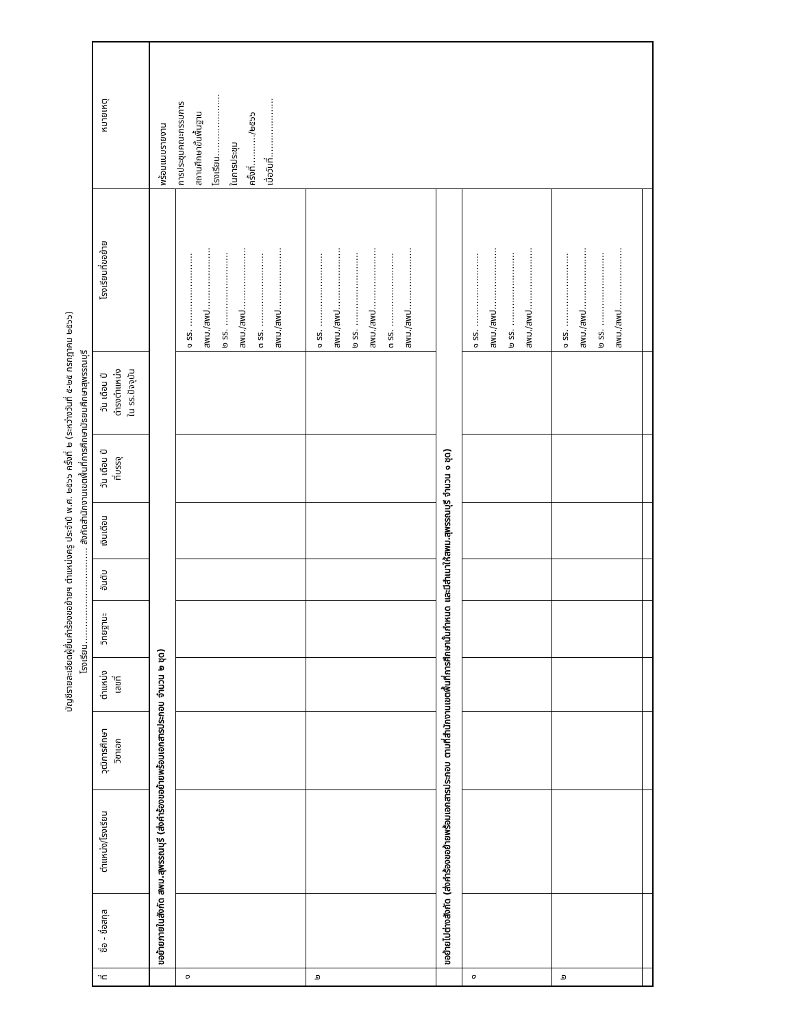บัญชีรายละเอียดผู้ยื่นคำร้องขอย้ายฯ ตำแหน่งครู ประจำปี พ.ศ. ๒๕๖๖ ครั้งที่ ๒ (ระหว่างวันที่ ๕-๒๕ กรกฎาคม ๒๕๖๖)
โรงเรียน.................................. สังกัดสำนักงานเขตพื้นที่การศึกษามัธยมศึกษาสุพรรณบุรี
| ที่ | ชื่อ - ชื่อสกุล | ตำแหน่ง/โรงเรียน | วุฒิการศึกษา วิชาเอก | ตำแหน่ง เลขที่ | วิทยฐานะ | อันดับ | เงินเดือน | วัน เดือน ปี ที่บรรจุ | วัน เดือน ปี ดำรงตำแหน่ง ใน รร.ปัจจุบัน | โรงเรียนที่ขอย้าย | หมายเหตุ |
| --- | --- | --- | --- | --- | --- | --- | --- | --- | --- | --- | --- |
| | ขอย้ายภายในสังกัด สพม.สุพรรณบุรี (ส่งคำร้องขอย้ายพร้อมเอกสารประกอบ จำนวน ๒ ชุด) | | | | | | | | | | พร้อมแนบรายงาน การประชุมคณะกรรมการ สถานศึกษาขั้นพื้นฐาน โรงเรียน...................... ในการประชุม ครั้งที่.........../๒๕๖๖ เมื่อวันที่..................... |
| ๑ | | | | | | | | | | ๑ รร. .......................... สพม./สพป...................... ๒ รร. .......................... สพม./สพป...................... ๓ รร. .......................... สพม./สพป...................... | |
| ๒ | | | | | | | | | | ๑ รร. .......................... สพม./สพป...................... ๒ รร. .......................... สพม./สพป...................... ๓ รร. .......................... สพม./สพป...................... | |
| | ขอย้ายไปต่างสังกัด (ส่งคำร้องขอย้ายพร้อมเอกสารประกอบ ตามที่สำนักงานเขตพื้นที่การศึกษานั้นกำหนด และมีสำเนาให้สพม.สุพรรณบุรี จำนวน ๑ ชุด) | | | | | | | | | | |
| ๑ | | | | | | | | | | ๑ รร. .......................... สพม./สพป...................... ๒ รร. .......................... สพม./สพป...................... | |
| ๒ | | | | | | | | | | ๑ รร. .......................... สพม./สพป...................... ๒ รร. .......................... สพม./สพป...................... | |